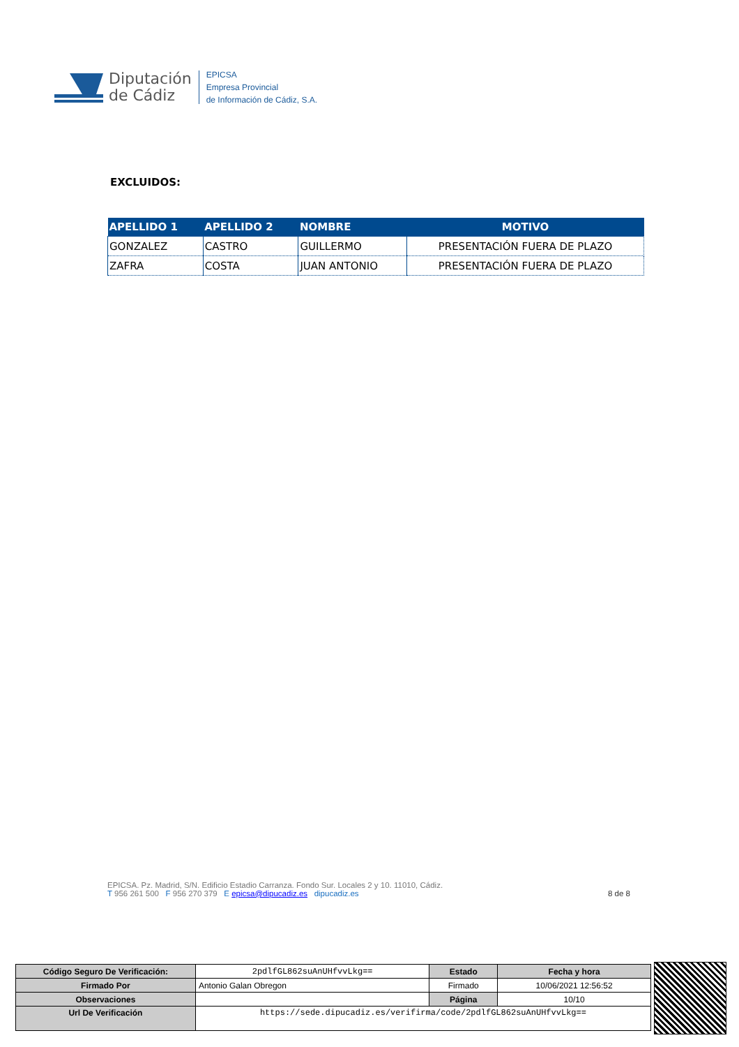Diputación
de Cádiz
EPICSA
Empresa Provincial
de Información de Cádiz, S.A.
EXCLUIDOS:
| APELLIDO 1 | APELLIDO 2 | NOMBRE | MOTIVO |
| --- | --- | --- | --- |
| GONZALEZ | CASTRO | GUILLERMO | PRESENTACIÓN FUERA DE PLAZO |
| ZAFRA | COSTA | JUAN ANTONIO | PRESENTACIÓN FUERA DE PLAZO |
EPICSA. Pz. Madrid, S/N. Edificio Estadio Carranza. Fondo Sur. Locales 2 y 10. 11010, Cádiz.
T 956 261 500 F 956 270 379 E epicsa@dipucadiz.es dipucadiz.es 8 de 8
| Código Seguro De Verificación: | 2pdlfGL862suAnUHfvvLkg== | Estado | Fecha y hora |
| Firmado Por | Antonio Galan Obregon | Firmado | 10/06/2021 12:56:52 |
| Observaciones | | Página | 10/10 |
| Url De Verificación | https://sede.dipucadiz.es/verifirma/code/2pdlfGL862suAnUHfvvLkg== | | |